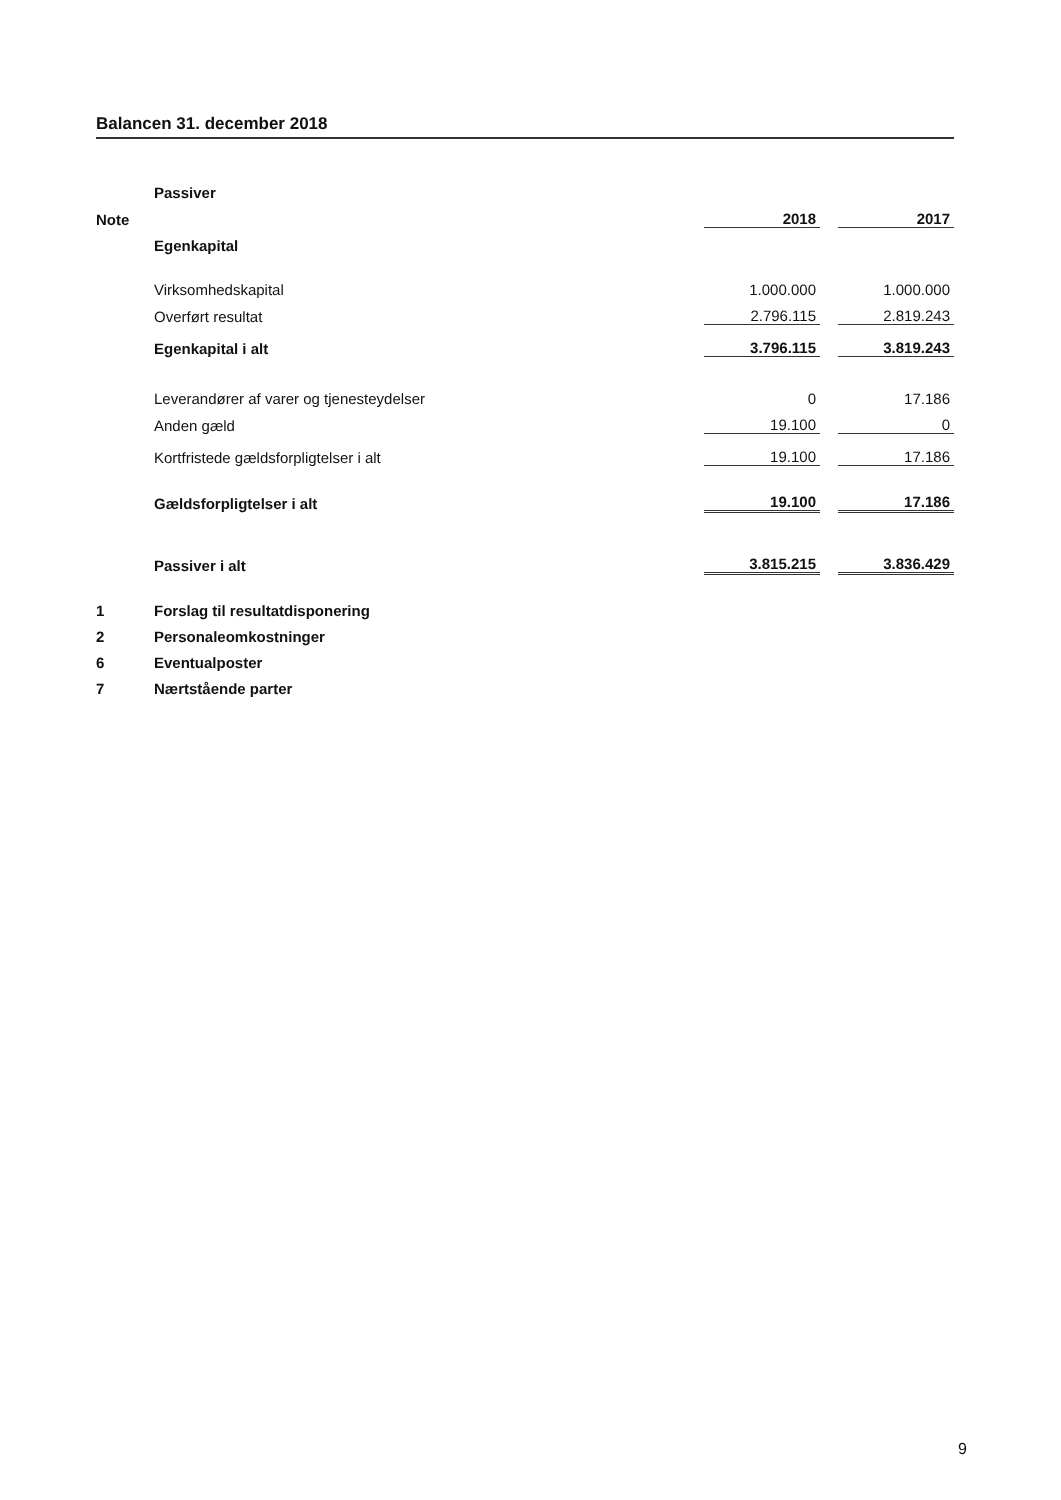Balancen 31. december 2018
| | Passiver | | | |
| Note | | 2018 | | 2017 |
| | Egenkapital | | | |
| | Virksomhedskapital | 1.000.000 | | 1.000.000 |
| | Overført resultat | 2.796.115 | | 2.819.243 |
| | Egenkapital i alt | 3.796.115 | | 3.819.243 |
| | Leverandører af varer og tjenesteydelser | 0 | | 17.186 |
| | Anden gæld | 19.100 | | 0 |
| | Kortfristede gældsforpligtelser i alt | 19.100 | | 17.186 |
| | Gældsforpligtelser i alt | 19.100 | | 17.186 |
| | Passiver i alt | 3.815.215 | | 3.836.429 |
| 1 | Forslag til resultatdisponering | | | |
| 2 | Personaleomkostninger | | | |
| 6 | Eventualposter | | | |
| 7 | Nærtstående parter | | | |
9